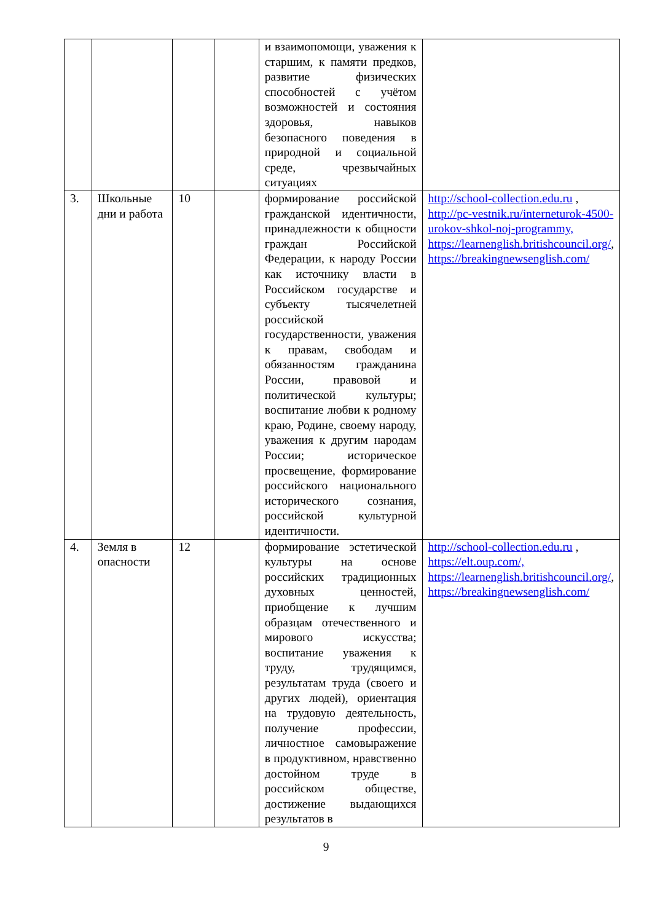| | | | | и взаимопомощи, уважения к старшим, к памяти предков, развитие физических способностей с учётом возможностей и состояния здоровья, навыков безопасного поведения в природной и социальной среде, чрезвычайных ситуациях | |
| 3. | Школьные дни и работа | 10 | | формирование российской гражданской идентичности, принадлежности к общности граждан Российской Федерации, к народу России как источнику власти в Российском государстве и субъекту тысячелетней российской государственности, уважения к правам, свободам и обязанностям гражданина России, правовой и политической культуры; воспитание любви к родному краю, Родине, своему народу, уважения к другим народам России; историческое просвещение, формирование российского национального исторического сознания, российской культурной идентичности. | http://school-collection.edu.ru , http://pc-vestnik.ru/interneturok-4500-urokov-shkol-noj-programmy, https://learnenglish.britishcouncil.org/ , https://breakingnewsenglish.com/ |
| 4. | Земля в опасности | 12 | | формирование эстетической культуры на основе российских традиционных духовных ценностей, приобщение к лучшим образцам отечественного и мирового искусства; воспитание уважения к труду, трудящимся, результатам труда (своего и других людей), ориентация на трудовую деятельность, получение профессии, личностное самовыражение в продуктивном, нравственно достойном труде в российском обществе, достижение выдающихся результатов в | http://school-collection.edu.ru , https://elt.oup.com/, https://learnenglish.britishcouncil.org/ , https://breakingnewsenglish.com/ |
9